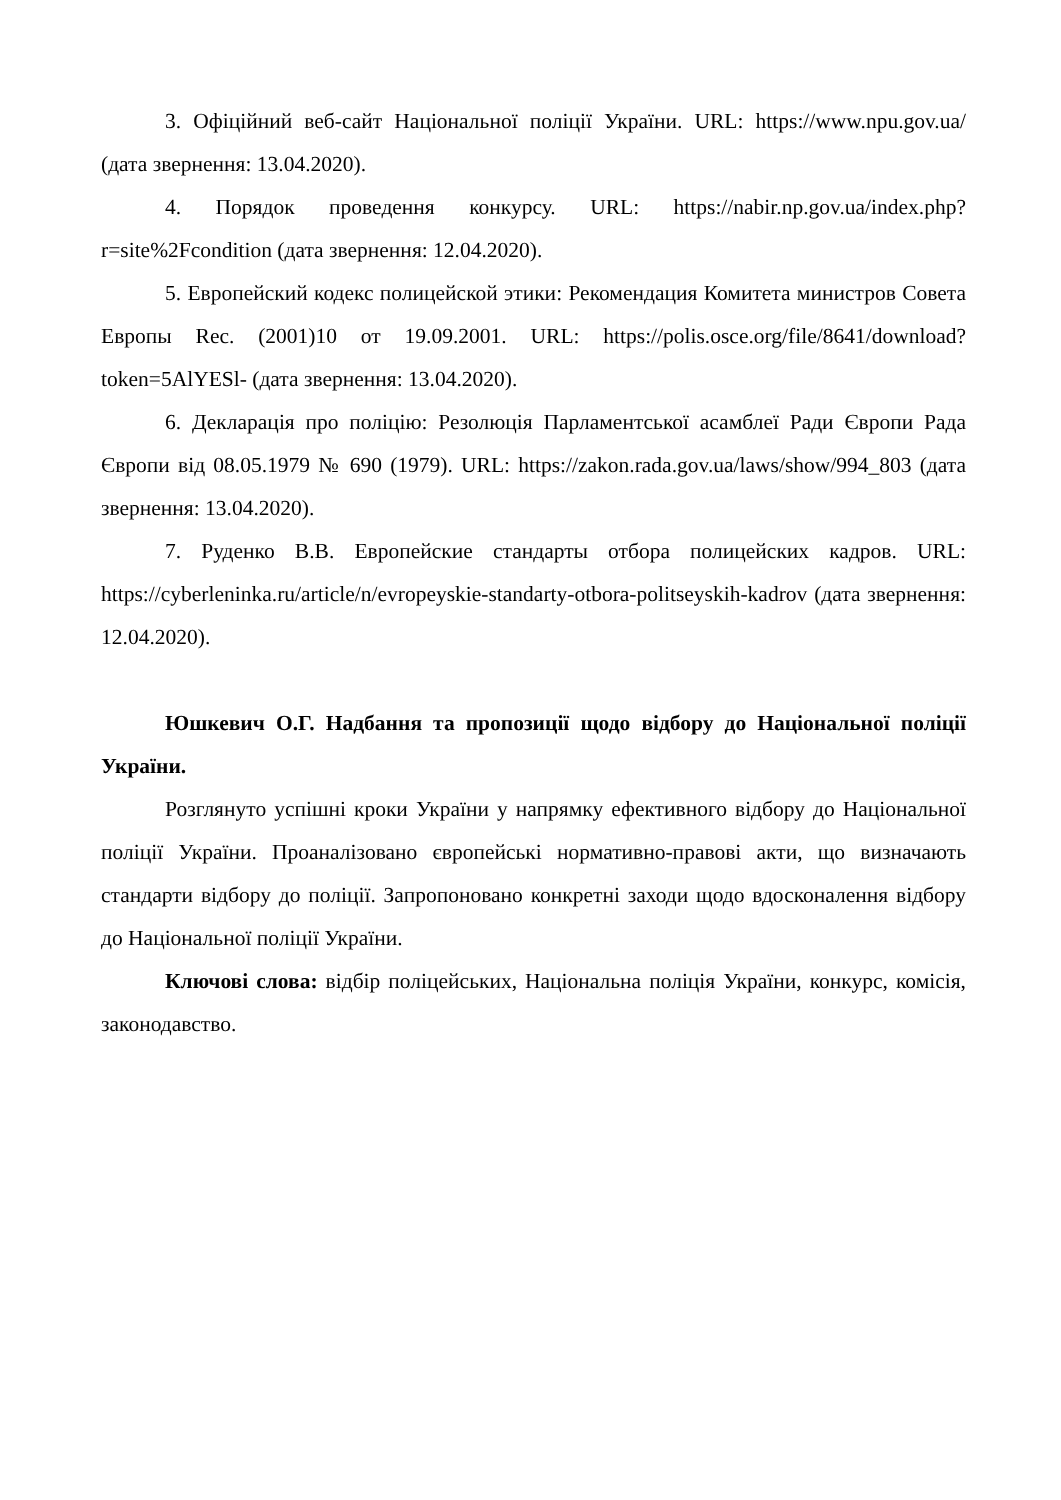3. Офіційний веб-сайт Національної поліції України. URL: https://www.npu.gov.ua/ (дата звернення: 13.04.2020).
4. Порядок проведення конкурсу. URL: https://nabir.np.gov.ua/index.php?r=site%2Fcondition (дата звернення: 12.04.2020).
5. Европейский кодекс полицейской этики: Рекомендация Комитета министров Совета Европы Rec. (2001)10 от 19.09.2001. URL: https://polis.osce.org/file/8641/download?token=5AlYESl- (дата звернення: 13.04.2020).
6. Декларація про поліцію: Резолюція Парламентської асамблеї Ради Європи Рада Європи від 08.05.1979 № 690 (1979). URL: https://zakon.rada.gov.ua/laws/show/994_803 (дата звернення: 13.04.2020).
7. Руденко В.В. Европейские стандарты отбора полицейских кадров. URL: https://cyberleninka.ru/article/n/evropeyskie-standarty-otbora-politseyskih-kadrov (дата звернення: 12.04.2020).
Юшкевич О.Г. Надбання та пропозиції щодо відбору до Національної поліції України.
Розглянуто успішні кроки України у напрямку ефективного відбору до Національної поліції України. Проаналізовано європейські нормативно-правові акти, що визначають стандарти відбору до поліції. Запропоновано конкретні заходи щодо вдосконалення відбору до Національної поліції України.
Ключові слова: відбір поліцейських, Національна поліція України, конкурс, комісія, законодавство.